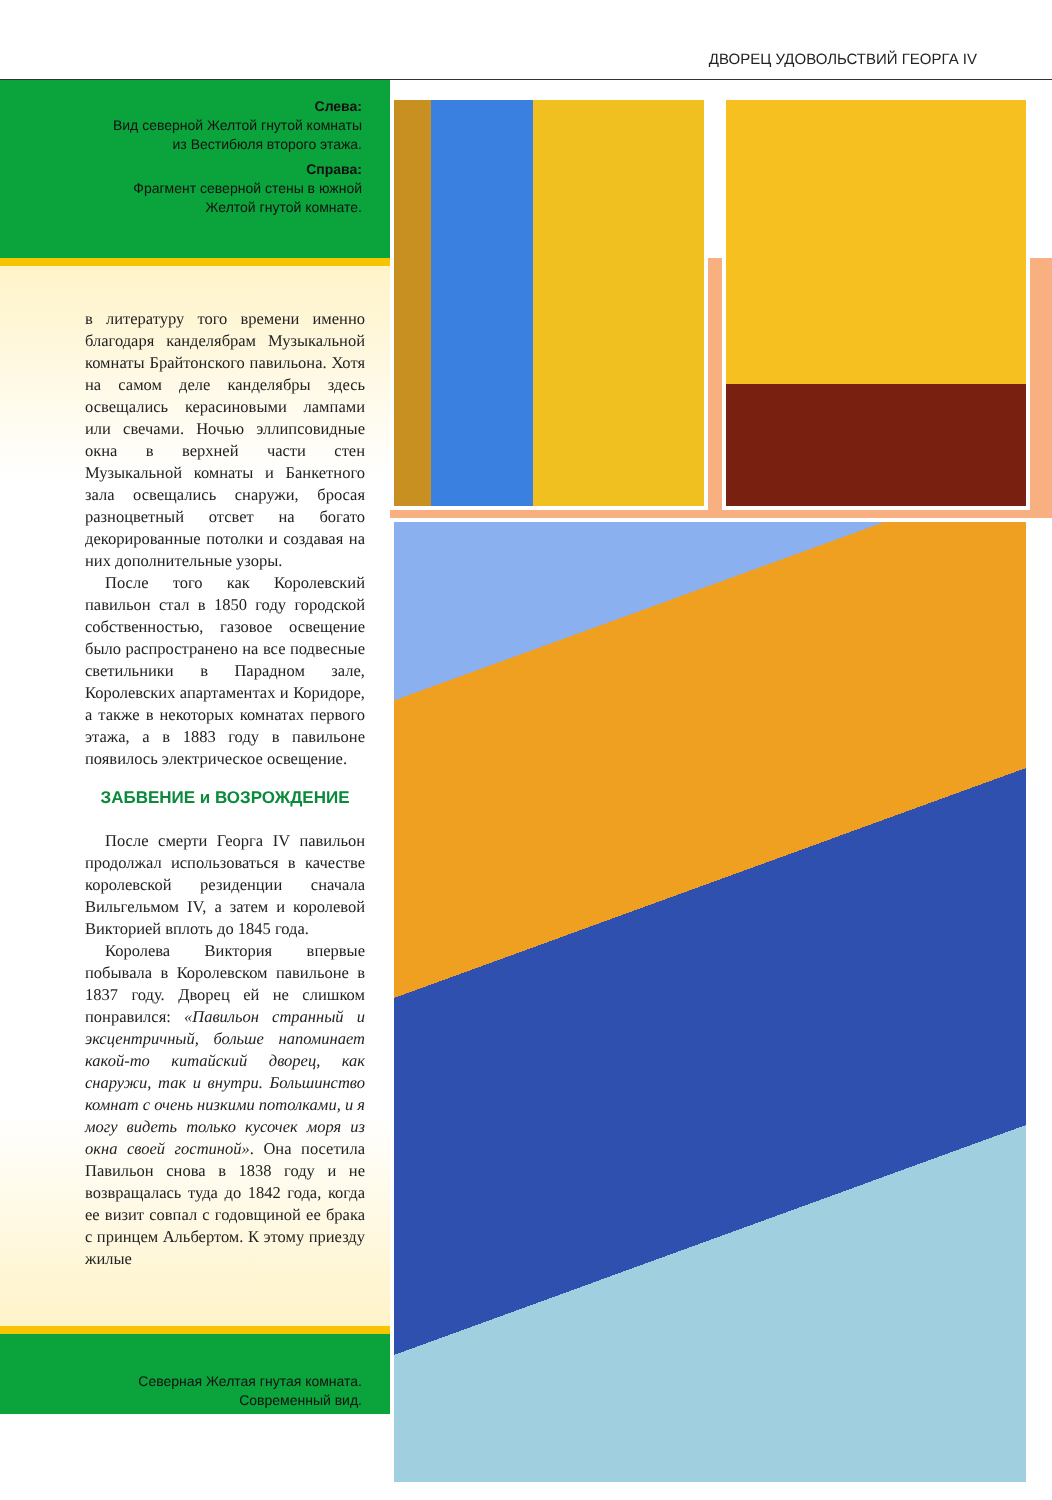ДВОРЕЦ УДОВОЛЬСТВИЙ ГЕОРГА IV
Слева:
Вид северной Желтой гнутой комнаты
из Вестибюля второго этажа.
Справа:
Фрагмент северной стены в южной
Желтой гнутой комнате.
в литературу того времени именно благодаря канделябрам Музыкальной комнаты Брайтонского павильона. Хотя на самом деле канделябры здесь освещались керасиновыми лампами или свечами. Ночью эллипсовидные окна в верхней части стен Музыкальной комнаты и Банкетного зала освещались снаружи, бросая разноцветный отсвет на богато декорированные потолки и создавая на них дополнительные узоры.
После того как Королевский павильон стал в 1850 году городской собственностью, газовое освещение было распространено на все подвесные светильники в Парадном зале, Королевских апартаментах и Коридоре, а также в некоторых комнатах первого этажа, а в 1883 году в павильоне появилось электрическое освещение.
ЗАБВЕНИЕ и ВОЗРОЖДЕНИЕ
После смерти Георга IV павильон продолжал использоваться в качестве королевской резиденции сначала Вильгельмом IV, а затем и королевой Викторией вплоть до 1845 года.
Королева Виктория впервые побывала в Королевском павильоне в 1837 году. Дворец ей не слишком понравился: «Павильон странный и эксцентричный, больше напоминает какой-то китайский дворец, как снаружи, так и внутри. Большинство комнат с очень низкими потолками, и я могу видеть только кусочек моря из окна своей гостиной». Она посетила Павильон снова в 1838 году и не возвращалась туда до 1842 года, когда ее визит совпал с годовщиной ее брака с принцем Альбертом. К этому приезду жилые
Северная Желтая гнутая комната.
Современный вид.